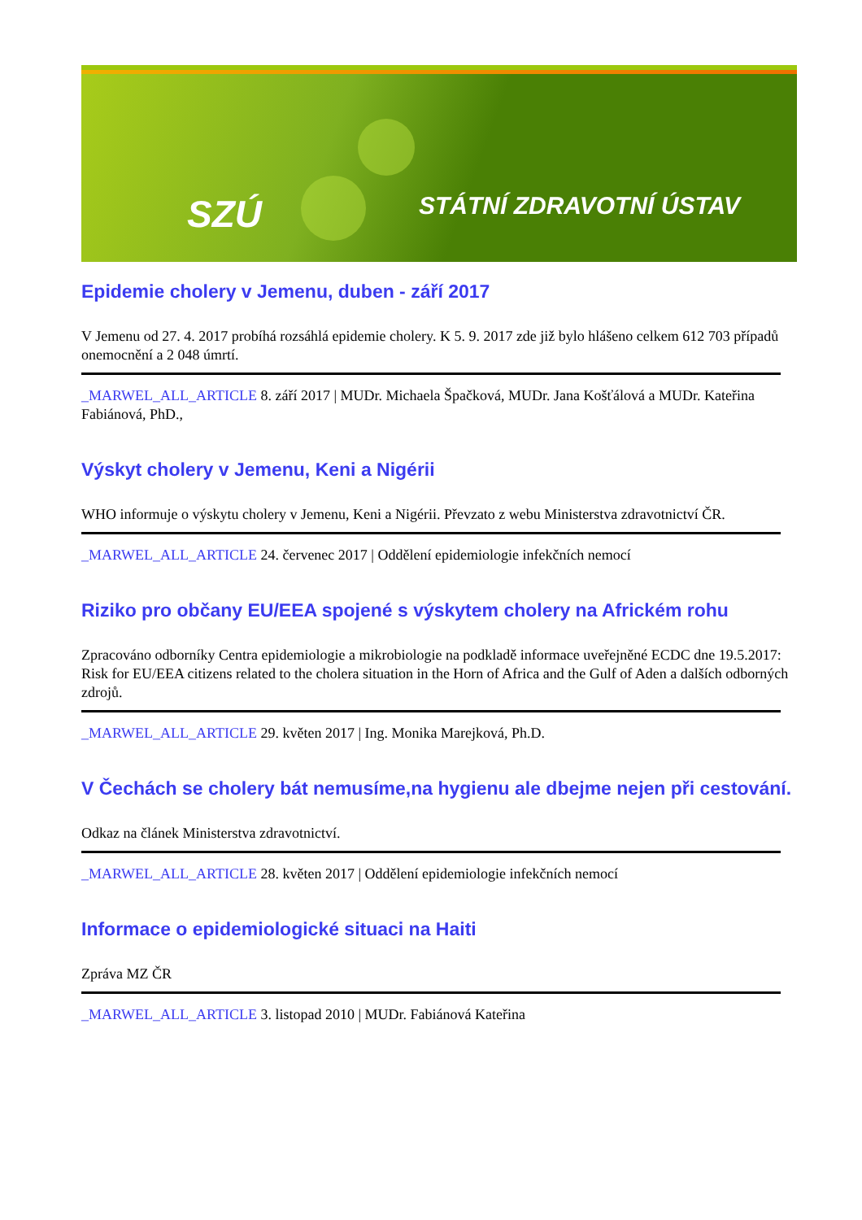SZÚ STÁTNÍ ZDRAVOTNÍ ÚSTAV
Epidemie cholery v Jemenu, duben - září 2017
V Jemenu od 27. 4. 2017 probíhá rozsáhlá epidemie cholery. K 5. 9. 2017 zde již bylo hlášeno celkem 612 703 případů onemocnění a 2 048 úmrtí.
_MARWEL_ALL_ARTICLE 8. září 2017 | MUDr. Michaela Špačková, MUDr. Jana Košťálová a MUDr. Kateřina Fabiánová, PhD.,
Výskyt cholery v Jemenu, Keni a Nigérii
WHO informuje o výskytu cholery v Jemenu, Keni a Nigérii. Převzato z webu Ministerstva zdravotnictví ČR.
_MARWEL_ALL_ARTICLE 24. červenec 2017 | Oddělení epidemiologie infekčních nemocí
Riziko pro občany EU/EEA spojené s výskytem cholery na Africkém rohu
Zpracováno odborníky Centra epidemiologie a mikrobiologie na podkladě informace uveřejněné ECDC dne 19.5.2017: Risk for EU/EEA citizens related to the cholera situation in the Horn of Africa and the Gulf of Aden a dalších odborných zdrojů.
_MARWEL_ALL_ARTICLE 29. květen 2017 | Ing. Monika Marejková, Ph.D.
V Čechách se cholery bát nemusíme,na hygienu ale dbejme nejen při cestování.
Odkaz na článek Ministerstva zdravotnictví.
_MARWEL_ALL_ARTICLE 28. květen 2017 | Oddělení epidemiologie infekčních nemocí
Informace o epidemiologické situaci na Haiti
Zpráva MZ ČR
_MARWEL_ALL_ARTICLE 3. listopad 2010 | MUDr. Fabiánová Kateřina